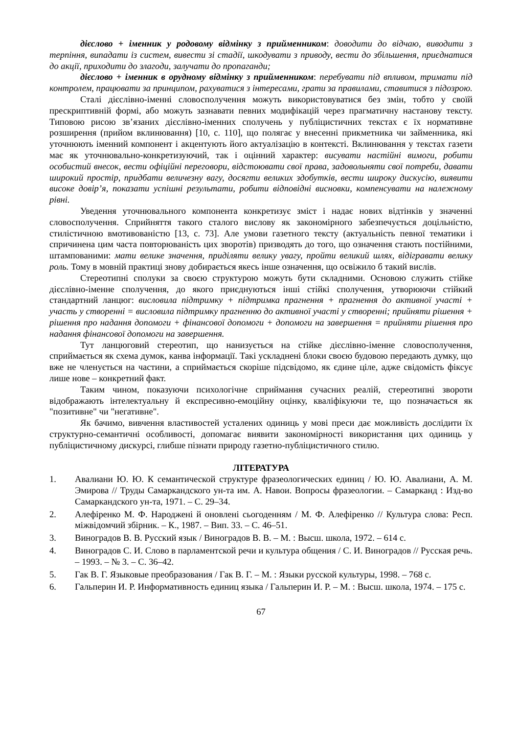дієслово + іменник у родовому відмінку з прийменником: доводити до відчаю, виводити з терпіння, випадати із систем, вивести зі стадії, шкодувати з приводу, вести до збільшення, приєднатися до акції, приходити до злагоди, залучати до пропаганди;
дієслово + іменник в орудному відмінку з прийменником: перебувати під впливом, тримати під контролем, працювати за принципом, рахуватися з інтересами, грати за правилами, ставитися з підозрою.
Сталі дієслівно-іменні словосполучення можуть використовуватися без змін, тобто у своїй прескриптивній формі, або можуть зазнавати певних модифікацій через прагматичну настанову тексту. Типовою рисою зв’язаних дієслівно-іменних сполучень у публіцистичних текстах є їх нормативне розширення (прийом вклинювання) [10, с. 110], що полягає у внесенні прикметника чи займенника, які уточнюють іменний компонент і акцентують його актуалізацію в контексті. Вклинювання у текстах газети має як уточнювально-конкретизуючий, так і оцінний характер: висувати настійні вимоги, робити особистий внесок, вести офіційні переговори, відстоювати свої права, задовольняти свої потреби, давати широкий простір, придбати величезну вагу, досягти великих здобутків, вести широку дискусію, виявити високе довір’я, показати успішні результати, робити відповідні висновки, компенсувати на належному рівні.
Уведення уточнювального компонента конкретизує зміст і надає нових відтінків у значенні словосполучення. Сприйняття такого сталого вислову як закономірного забезпечується доцільністю, стилістичною вмотивованістю [13, с. 73]. Але умови газетного тексту (актуальність певної тематики і спричинена цим часта повторюваність цих зворотів) призводять до того, що означення стають постійними, штампованими: мати велике значення, приділяти велику увагу, пройти великий шлях, відігравати велику роль. Тому в мовній практиці знову добирається якесь інше означення, що освіжило б такий вислів.
Стереотипні сполуки за своєю структурою можуть бути складними. Основою служить стійке дієслівно-іменне сполучення, до якого приєднуються інші стійкі сполучення, утворюючи стійкий стандартний ланцюг: висловила підтримку + підтримка прагнення + прагнення до активної участі + участь у створенні = висловила підтримку прагненню до активної участі у створенні; прийняти рішення + рішення про надання допомоги + фінансової допомоги + допомоги на завершення = прийняти рішення про надання фінансової допомоги на завершення.
Тут ланцюговий стереотип, що нанизується на стійке дієслівно-іменне словосполучення, сприймається як схема думок, канва інформації. Такі ускладнені блоки своєю будовою передають думку, що вже не членується на частини, а сприймається скоріше підсвідомо, як єдине ціле, адже свідомість фіксує лише нове – конкретний факт.
Таким чином, показуючи психологічне сприймання сучасних реалій, стереотипні звороти відображають інтелектуальну й експресивно-емоційну оцінку, кваліфікуючи те, що позначається як "позитивне" чи "негативне".
Як бачимо, вивчення властивостей усталених одиниць у мові преси дає можливість дослідити їх структурно-семантичні особливості, допомагає виявити закономірності використання цих одиниць у публіцистичному дискурсі, глибше пізнати природу газетно-публіцистичного стилю.
ЛІТЕРАТУРА
1. Авалиани Ю. Ю. К семантической структуре фразеологических единиц / Ю. Ю. Авалиани, А. М. Эмирова // Труды Самаркандского ун-та им. А. Навои. Вопросы фразеологии. – Самарканд : Изд-во Самаркандского ун-та, 1971. – С. 29–34.
2. Алефіренко М. Ф. Народжені й оновлені сьогоденням / М. Ф. Алефіренко // Культура слова: Респ. міжвідомчий збірник. – К., 1987. – Вип. 33. – С. 46–51.
3. Виноградов В. В. Русский язык / Виноградов В. В. – М. : Высш. школа, 1972. – 614 с.
4. Виноградов С. И. Слово в парламентской речи и культура общения / С. И. Виноградов // Русская речь. – 1993. – № 3. – С. 36–42.
5. Гак В. Г. Языковые преобразования / Гак В. Г. – М. : Языки русской культуры, 1998. – 768 с.
6. Гальперин И. Р. Информативность единиц языка / Гальперин И. Р. – М. : Высш. школа, 1974. – 175 с.
67